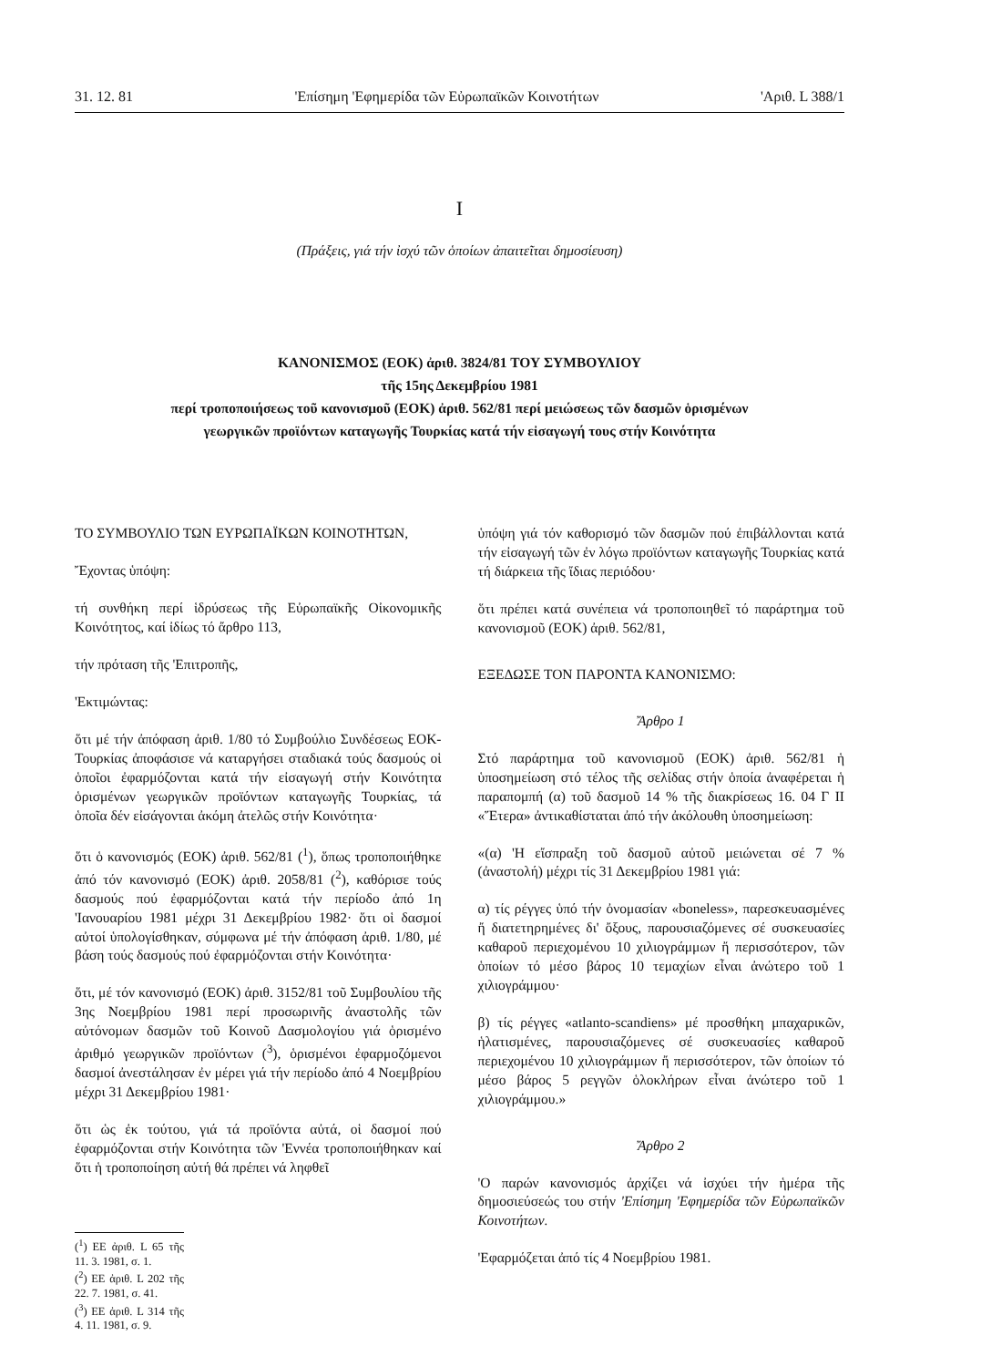31. 12. 81 'Επίσημη 'Εφημερίδα τῶν Εὐρωπαϊκῶν Κοινοτήτων 'Αριθ. L 388/1
I
(Πράξεις, γιά τήν ἰσχύ τῶν ὁποίων ἀπαιτεῖται δημοσίευση)
ΚΑΝΟΝΙΣΜΟΣ (ΕΟΚ) ἀριθ. 3824/81 ΤΟΥ ΣΥΜΒΟΥΛΙΟΥ
τῆς 15ης Δεκεμβρίου 1981
περί τροποποιήσεως τοῦ κανονισμοῦ (ΕΟΚ) ἀριθ. 562/81 περί μειώσεως τῶν δασμῶν ὁρισμένων
γεωργικῶν προϊόντων καταγωγῆς Τουρκίας κατά τήν εἰσαγωγή τους στήν Κοινότητα
ΤΟ ΣΥΜΒΟΥΛΙΟ ΤΩΝ ΕΥΡΩΠΑΪΚΩΝ ΚΟΙΝΟΤΗΤΩΝ,
Ἔχοντας ὑπόψη:
τή συνθήκη περί ἱδρύσεως τῆς Εὐρωπαϊκῆς Οἰκονομικῆς Κοινότητος, καί ἰδίως τό ἄρθρο 113,
τήν πρόταση τῆς 'Επιτροπῆς,
'Εκτιμώντας:
ὅτι μέ τήν ἀπόφαση ἀριθ. 1/80 τό Συμβούλιο Συνδέσεως ΕΟΚ-Τουρκίας ἀποφάσισε νά καταργήσει σταδιακά τούς δασμούς οἱ ὁποῖοι ἐφαρμόζονται κατά τήν εἰσαγωγή στήν Κοινότητα ὁρισμένων γεωργικῶν προϊόντων καταγωγῆς Τουρκίας, τά ὁποῖα δέν εἰσάγονται ἀκόμη ἀτελῶς στήν Κοινότητα·
ὅτι ὁ κανονισμός (ΕΟΚ) ἀριθ. 562/81 (<sup>1</sup>), ὅπως τροποποιήθηκε ἀπό τόν κανονισμό (ΕΟΚ) ἀριθ. 2058/81 (<sup>2</sup>), καθόρισε τούς δασμούς πού ἐφαρμόζονται κατά τήν περίοδο ἀπό 1η 'Ιανουαρίου 1981 μέχρι 31 Δεκεμβρίου 1982· ὅτι οἱ δασμοί αὐτοί ὑπολογίσθηκαν, σύμφωνα μέ τήν ἀπόφαση ἀριθ. 1/80, μέ βάση τούς δασμούς πού ἐφαρμόζονται στήν Κοινότητα·
ὅτι, μέ τόν κανονισμό (ΕΟΚ) ἀριθ. 3152/81 τοῦ Συμβουλίου τῆς 3ης Νοεμβρίου 1981 περί προσωρινῆς ἀναστολῆς τῶν αὐτόνομων δασμῶν τοῦ Κοινοῦ Δασμολογίου γιά ὁρισμένο ἀριθμό γεωργικῶν προϊόντων (<sup>3</sup>), ὁρισμένοι ἐφαρμοζόμενοι δασμοί ἀνεστάλησαν ἐν μέρει γιά τήν περίοδο ἀπό 4 Νοεμβρίου μέχρι 31 Δεκεμβρίου 1981·
ὅτι ὡς ἐκ τούτου, γιά τά προϊόντα αὐτά, οἱ δασμοί πού ἐφαρμόζονται στήν Κοινότητα τῶν 'Εννέα τροποποιήθηκαν καί ὅτι ἡ τροποποίηση αὐτή θά πρέπει νά ληφθεῖ
(<sup>1</sup>) ΕΕ ἀριθ. L 65 τῆς 11. 3. 1981, σ. 1.
(<sup>2</sup>) ΕΕ ἀριθ. L 202 τῆς 22. 7. 1981, σ. 41.
(<sup>3</sup>) ΕΕ ἀριθ. L 314 τῆς 4. 11. 1981, σ. 9.
ὑπόψη γιά τόν καθορισμό τῶν δασμῶν πού ἐπιβάλλονται κατά τήν εἰσαγωγή τῶν ἐν λόγω προϊόντων καταγωγῆς Τουρκίας κατά τή διάρκεια τῆς ἴδιας περιόδου·
ὅτι πρέπει κατά συνέπεια νά τροποποιηθεῖ τό παράρτημα τοῦ κανονισμοῦ (ΕΟΚ) ἀριθ. 562/81,
ΕΞΕΔΩΣΕ ΤΟΝ ΠΑΡΟΝΤΑ ΚΑΝΟΝΙΣΜΟ:
Ἄρθρο 1
Στό παράρτημα τοῦ κανονισμοῦ (ΕΟΚ) ἀριθ. 562/81 ἡ ὑποσημείωση στό τέλος τῆς σελίδας στήν ὁποία ἀναφέρεται ἡ παραπομπή (α) τοῦ δασμοῦ 14 % τῆς διακρίσεως 16. 04 Γ ΙΙ «Ἕτερα» ἀντικαθίσταται ἀπό τήν ἀκόλουθη ὑποσημείωση:
«(α) 'Η εἴσπραξη τοῦ δασμοῦ αὐτοῦ μειώνεται σέ 7 % (ἀναστολή) μέχρι τίς 31 Δεκεμβρίου 1981 γιά:
α) τίς ρέγγες ὑπό τήν ὀνομασίαν «boneless», παρεσκευασμένες ἤ διατετηρημένες δι' ὄξους, παρουσιαζόμενες σέ συσκευασίες καθαροῦ περιεχομένου 10 χιλιογράμμων ἤ περισσότερον, τῶν ὁποίων τό μέσο βάρος 10 τεμαχίων εἶναι ἀνώτερο τοῦ 1 χιλιογράμμου·
β) τίς ρέγγες «atlanto-scandiens» μέ προσθήκη μπαχαρικῶν, ἡλατισμένες, παρουσιαζόμενες σέ συσκευασίες καθαροῦ περιεχομένου 10 χιλιογράμμων ἤ περισσότερον, τῶν ὁποίων τό μέσο βάρος 5 ρεγγῶν ὁλοκλήρων εἶναι ἀνώτερο τοῦ 1 χιλιογράμμου.»
Ἄρθρο 2
'Ο παρών κανονισμός ἀρχίζει νά ἰσχύει τήν ἡμέρα τῆς δημοσιεύσεώς του στήν 'Επίσημη 'Εφημερίδα τῶν Εὐρωπαϊκῶν Κοινοτήτων.
'Εφαρμόζεται ἀπό τίς 4 Νοεμβρίου 1981.